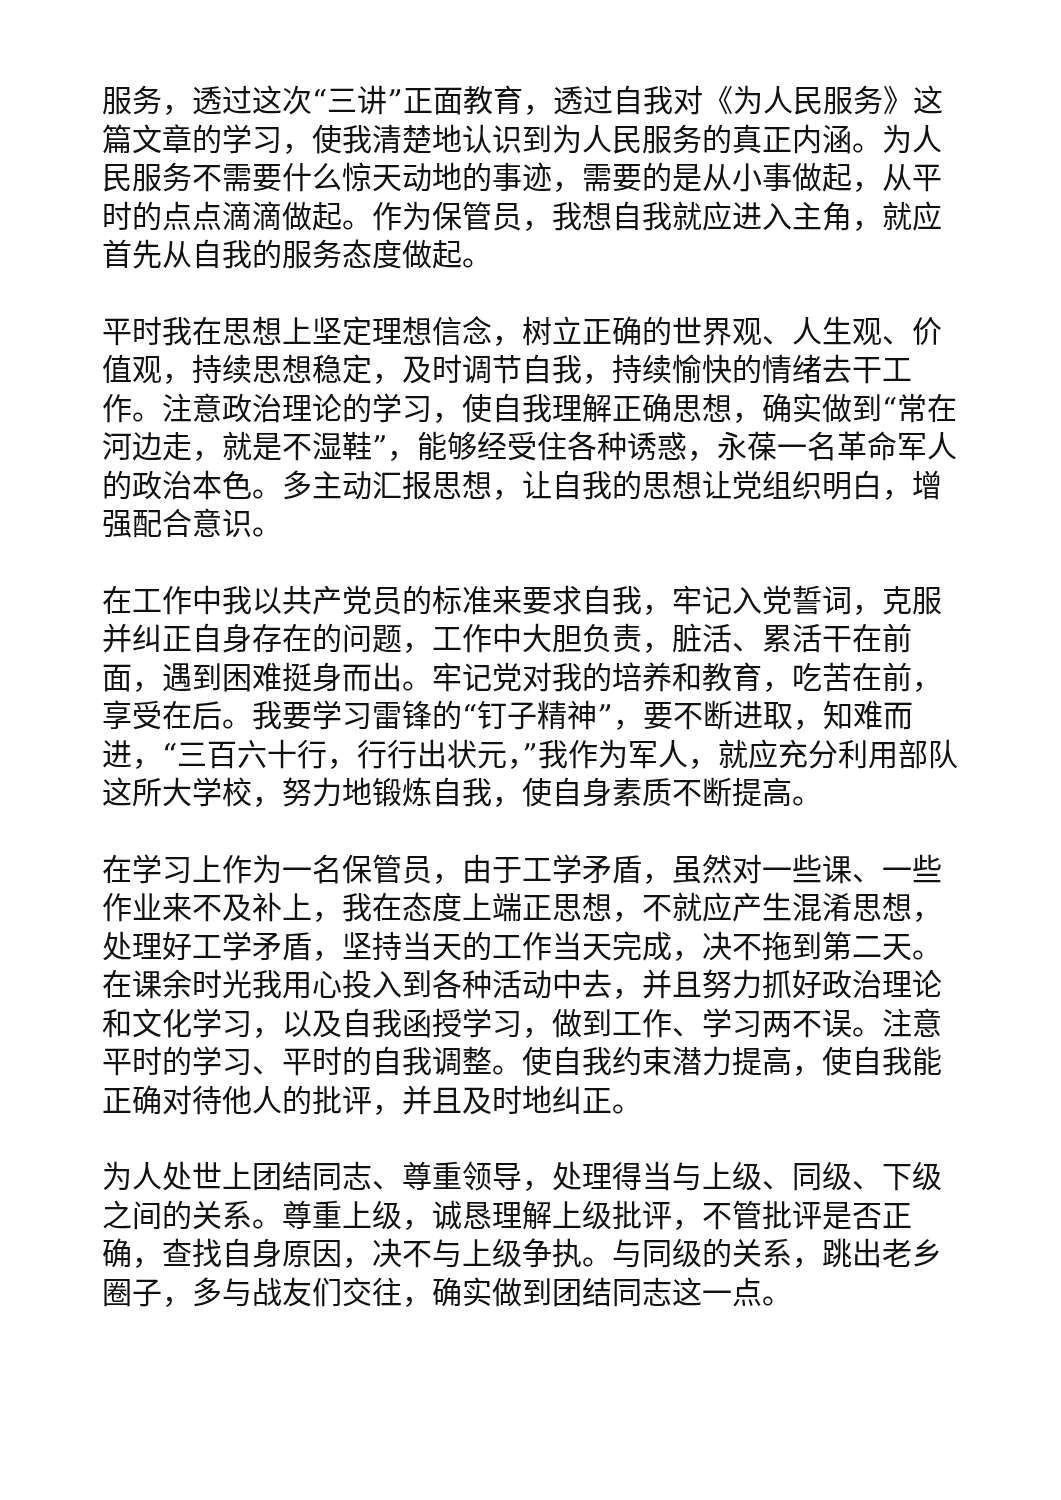服务，透过这次“三讲”正面教育，透过自我对《为人民服务》这篇文章的学习，使我清楚地认识到为人民服务的真正内涵。为人民服务不需要什么惊天动地的事迹，需要的是从小事做起，从平时的点点滴滴做起。作为保管员，我想自我就应进入主角，就应首先从自我的服务态度做起。
平时我在思想上坚定理想信念，树立正确的世界观、人生观、价值观，持续思想稳定，及时调节自我，持续愉快的情绪去干工作。注意政治理论的学习，使自我理解正确思想，确实做到“常在河边走，就是不湿鞋”，能够经受住各种诱惑，永葆一名革命军人的政治本色。多主动汇报思想，让自我的思想让党组织明白，增强配合意识。
在工作中我以共产党员的标准来要求自我，牢记入党誓词，克服并纠正自身存在的问题，工作中大胆负责，脏活、累活干在前面，遇到困难挺身而出。牢记党对我的培养和教育，吃苦在前，享受在后。我要学习雷锋的“钉子精神”，要不断进取，知难而进，“三百六十行，行行出状元，”我作为军人，就应充分利用部队这所大学校，努力地锻炼自我，使自身素质不断提高。
在学习上作为一名保管员，由于工学矛盾，虽然对一些课、一些作业来不及补上，我在态度上端正思想，不就应产生混淆思想，处理好工学矛盾，坚持当天的工作当天完成，决不拖到第二天。在课余时光我用心投入到各种活动中去，并且努力抓好政治理论和文化学习，以及自我函授学习，做到工作、学习两不误。注意平时的学习、平时的自我调整。使自我约束潜力提高，使自我能正确对待他人的批评，并且及时地纠正。
为人处世上团结同志、尊重领导，处理得当与上级、同级、下级之间的关系。尊重上级，诚恳理解上级批评，不管批评是否正确，查找自身原因，决不与上级争执。与同级的关系，跳出老乡圈子，多与战友们交往，确实做到团结同志这一点。